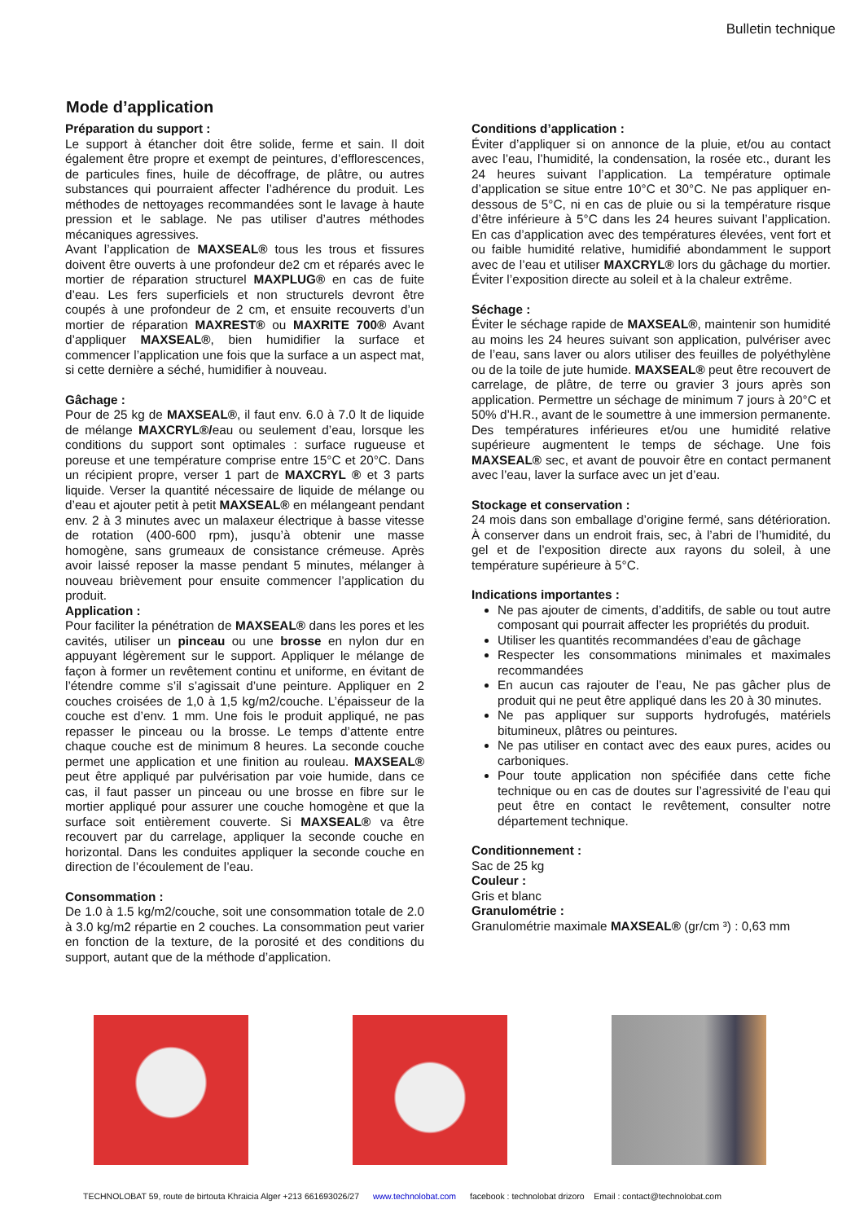Bulletin technique
Mode d’application
Préparation du support :
Le support à étancher doit être solide, ferme et sain. Il doit également être propre et exempt de peintures, d’efflorescences, de particules fines, huile de décoffrage, de plâtre, ou autres substances qui pourraient affecter l’adhérence du produit. Les méthodes de nettoyages recommandées sont le lavage à haute pression et le sablage. Ne pas utiliser d’autres méthodes mécaniques agressives.
Avant l’application de MAXSEAL® tous les trous et fissures doivent être ouverts à une profondeur de2 cm et réparés avec le mortier de réparation structurel MAXPLUG® en cas de fuite d’eau. Les fers superficiels et non structurels devront être coupés à une profondeur de 2 cm, et ensuite recouverts d’un mortier de réparation MAXREST® ou MAXRITE 700® Avant d’appliquer MAXSEAL®, bien humidifier la surface et commencer l’application une fois que la surface a un aspect mat, si cette dernière a séché, humidifier à nouveau.
Gâchage :
Pour de 25 kg de MAXSEAL®, il faut env. 6.0 à 7.0 lt de liquide de mélange MAXCRYL®/eau ou seulement d’eau, lorsque les conditions du support sont optimales : surface rugueuse et poreuse et une température comprise entre 15°C et 20°C. Dans un récipient propre, verser 1 part de MAXCRYL ® et 3 parts liquide. Verser la quantité nécessaire de liquide de mélange ou d’eau et ajouter petit à petit MAXSEAL® en mélangeant pendant env. 2 à 3 minutes avec un malaxeur électrique à basse vitesse de rotation (400-600 rpm), jusqu’à obtenir une masse homogène, sans grumeaux de consistance crémeuse. Après avoir laissé reposer la masse pendant 5 minutes, mélanger à nouveau brièvement pour ensuite commencer l’application du produit.
Application :
Pour faciliter la pénétration de MAXSEAL® dans les pores et les cavités, utiliser un pinceau ou une brosse en nylon dur en appuyant légèrement sur le support. Appliquer le mélange de façon à former un revêtement continu et uniforme, en évitant de l’étendre comme s’il s’agissait d’une peinture. Appliquer en 2 couches croisées de 1,0 à 1,5 kg/m2/couche. L’épaisseur de la couche est d’env. 1 mm. Une fois le produit appliqué, ne pas repasser le pinceau ou la brosse. Le temps d’attente entre chaque couche est de minimum 8 heures. La seconde couche permet une application et une finition au rouleau. MAXSEAL® peut être appliqué par pulvérisation par voie humide, dans ce cas, il faut passer un pinceau ou une brosse en fibre sur le mortier appliqué pour assurer une couche homogène et que la surface soit entièrement couverte. Si MAXSEAL® va être recouvert par du carrelage, appliquer la seconde couche en horizontal. Dans les conduites appliquer la seconde couche en direction de l’écoulement de l’eau.
Consommation :
De 1.0 à 1.5 kg/m2/couche, soit une consommation totale de 2.0 à 3.0 kg/m2 répartie en 2 couches. La consommation peut varier en fonction de la texture, de la porosité et des conditions du support, autant que de la méthode d’application.
Conditions d’application :
Éviter d’appliquer si on annonce de la pluie, et/ou au contact avec l’eau, l’humidité, la condensation, la rosée etc., durant les 24 heures suivant l’application. La température optimale d’application se situe entre 10°C et 30°C. Ne pas appliquer en-dessous de 5°C, ni en cas de pluie ou si la température risque d’être inférieure à 5°C dans les 24 heures suivant l’application. En cas d’application avec des températures élevées, vent fort et ou faible humidité relative, humidifié abondamment le support avec de l’eau et utiliser MAXCRYL® lors du gâchage du mortier. Éviter l’exposition directe au soleil et à la chaleur extrême.
Séchage :
Éviter le séchage rapide de MAXSEAL®, maintenir son humidité au moins les 24 heures suivant son application, pulvériser avec de l’eau, sans laver ou alors utiliser des feuilles de polyéthylène ou de la toile de jute humide. MAXSEAL® peut être recouvert de carrelage, de plâtre, de terre ou gravier 3 jours après son application. Permettre un séchage de minimum 7 jours à 20°C et 50% d’H.R., avant de le soumettre à une immersion permanente. Des températures inférieures et/ou une humidité relative supérieure augmentent le temps de séchage. Une fois MAXSEAL® sec, et avant de pouvoir être en contact permanent avec l’eau, laver la surface avec un jet d’eau.
Stockage et conservation :
24 mois dans son emballage d’origine fermé, sans détérioration. À conserver dans un endroit frais, sec, à l’abri de l’humidité, du gel et de l’exposition directe aux rayons du soleil, à une température supérieure à 5°C.
Indications importantes :
Ne pas ajouter de ciments, d’additifs, de sable ou tout autre composant qui pourrait affecter les propriétés du produit.
Utiliser les quantités recommandées d’eau de gâchage
Respecter les consommations minimales et maximales recommandées
En aucun cas rajouter de l’eau, Ne pas gâcher plus de produit qui ne peut être appliqué dans les 20 à 30 minutes.
Ne pas appliquer sur supports hydrofugés, matériels bitumineux, plâtres ou peintures.
Ne pas utiliser en contact avec des eaux pures, acides ou carboniques.
Pour toute application non spécifiée dans cette fiche technique ou en cas de doutes sur l’agressivité de l’eau qui peut être en contact le revêtement, consulter notre département technique.
Conditionnement :
Sac de 25 kg
Couleur :
Gris et blanc
Granulométrie :
Granulométrie maximale MAXSEAL® (gr/cm ³) : 0,63 mm
TECHNOLOBAT 59, route de birtouta Khraicia Alger +213 661693026/27 www.technolobat.com facebook : technolobat drizoro Email : contact@technolobat.com